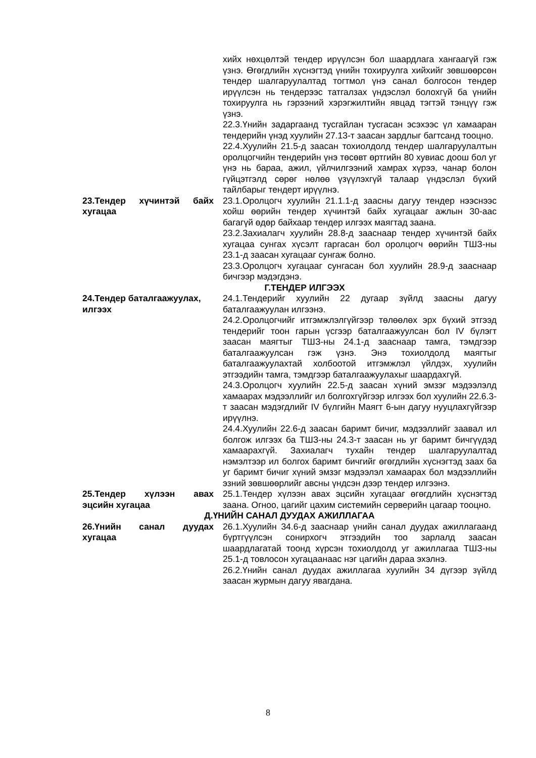хийх нөхцөлтэй тендер ирүүлсэн бол шаардлага хангаагүй гэж үзнэ. Өгөгдлийн хүснэгтэд үнийн тохируулга хийхийг зөвшөөрсөн тендер шалгаруулалтад тогтмол үнэ санал болгосон тендер ирүүлсэн нь тендерээс татгалзах үндэслэл болохгүй ба үнийн тохируулга нь гэрээний хэрэгжилтийн явцад тэгтэй тэнцүү гэж үзнэ.
22.3.Үнийн задаргаанд тусгайлан тусгасан эсэхээс үл хамааран тендерийн үнэд хуулийн 27.13-т заасан зардлыг багтсанд тооцно.
22.4.Хуулийн 21.5-д заасан тохиолдолд тендер шалгаруулалтын оролцогчийн тендерийн үнэ төсөвт өртгийн 80 хувиас доош бол уг үнэ нь бараа, ажил, үйлчилгээний хамрах хүрээ, чанар болон гүйцэтгэлд сөрөг нөлөө үзүүлэхгүй талаар үндэслэл бүхий тайлбарыг тендерт ирүүлнэ.
23.Тендер хүчинтэй байх хугацаа
23.1.Оролцогч хуулийн 21.1.1-д заасны дагуу тендер нээснээс хойш өөрийн тендер хүчинтэй байх хугацааг ажлын 30-аас багагүй өдөр байхаар тендер илгээх маягтад заана.
23.2.Захиалагч хуулийн 28.8-д зааснаар тендер хүчинтэй байх хугацаа сунгах хүсэлт гаргасан бол оролцогч өөрийн ТШЗ-ны 23.1-д заасан хугацааг сунгаж болно.
23.3.Оролцогч хугацааг сунгасан бол хуулийн 28.9-д зааснаар бичгээр мэдэгдэнэ.
Г.ТЕНДЕР ИЛГЭЭХ
24.Тендер баталгаажуулах, илгээх
24.1.Тендерийг хуулийн 22 дугаар зүйлд заасны дагуу баталгаажуулан илгээнэ.
24.2.Оролцогчийг итгэмжлэлгүйгээр төлөөлөх эрх бүхий этгээд тендерийг тоон гарын үсгээр баталгаажуулсан бол IV бүлэгт заасан маягтыг ТШЗ-ны 24.1-д зааснаар тамга, тэмдгээр баталгаажуулсан гэж үзнэ. Энэ тохиолдолд маягтыг баталгаажуулахтай холбоотой итгэмжлэл үйлдэх, хуулийн этгээдийн тамга, тэмдгээр баталгаажуулахыг шаардахгүй.
24.3.Оролцогч хуулийн 22.5-д заасан хүний эмзэг мэдээлэлд хамаарах мэдээллийг ил болгохгүйгээр илгээх бол хуулийн 22.6.3-т заасан мэдэгдлийг IV бүлгийн Маягт 6-ын дагуу нууцлахгүйгээр ирүүлнэ.
24.4.Хуулийн 22.6-д заасан баримт бичиг, мэдээллийг заавал ил болгож илгээх ба ТШЗ-ны 24.3-т заасан нь уг баримт бичгүүдэд хамаарахгүй. Захиалагч тухайн тендер шалгаруулалтад нэмэлтээр ил болгох баримт бичгийг өгөгдлийн хүснэгтэд заах ба уг баримт бичиг хүний эмзэг мэдээлэл хамаарах бол мэдээллийн эзний зөвшөөрлийг авсны үндсэн дээр тендер илгээнэ.
25.Тендер хүлээн авах эцсийн хугацаа
25.1.Тендер хүлээн авах эцсийн хугацааг өгөгдлийн хүснэгтэд заана. Огноо, цагийг цахим системийн серверийн цагаар тооцно.
Д.ҮНИЙН САНАЛ ДУУДАХ АЖИЛЛАГАА
26.Үнийн санал дуудах хугацаа
26.1.Хуулийн 34.6-д зааснаар үнийн санал дуудах ажиллагаанд бүртгүүлсэн сонирхогч этгээдийн тоо зарлалд заасан шаардлагатай тоонд хүрсэн тохиолдолд уг ажиллагаа ТШЗ-ны 25.1-д товлосон хугацаанаас нэг цагийн дараа эхэлнэ.
26.2.Үнийн санал дуудах ажиллагаа хуулийн 34 дүгээр зүйлд заасан журмын дагуу явагдана.
8